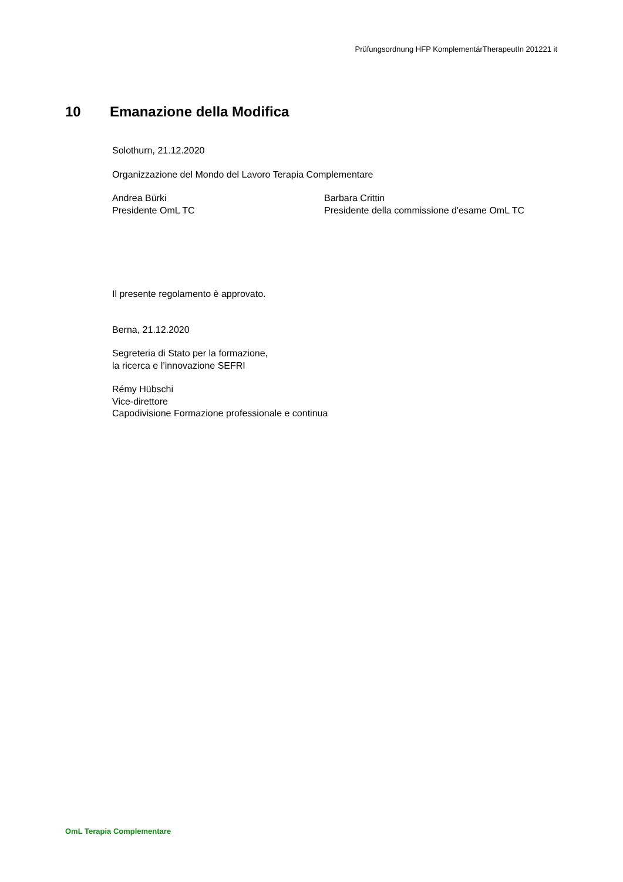Prüfungsordnung HFP KomplementärTherapeutIn 201221 it
10 Emanazione della Modifica
Solothurn, 21.12.2020
Organizzazione del Mondo del Lavoro Terapia Complementare
Andrea Bürki
Presidente OmL TC
Barbara Crittin
Presidente della commissione d'esame OmL TC
Il presente regolamento è approvato.
Berna, 21.12.2020
Segreteria di Stato per la formazione,
la ricerca e l’innovazione SEFRI
Rémy Hübschi
Vice-direttore
Capodivisione Formazione professionale e continua
OmL Terapia Complementare